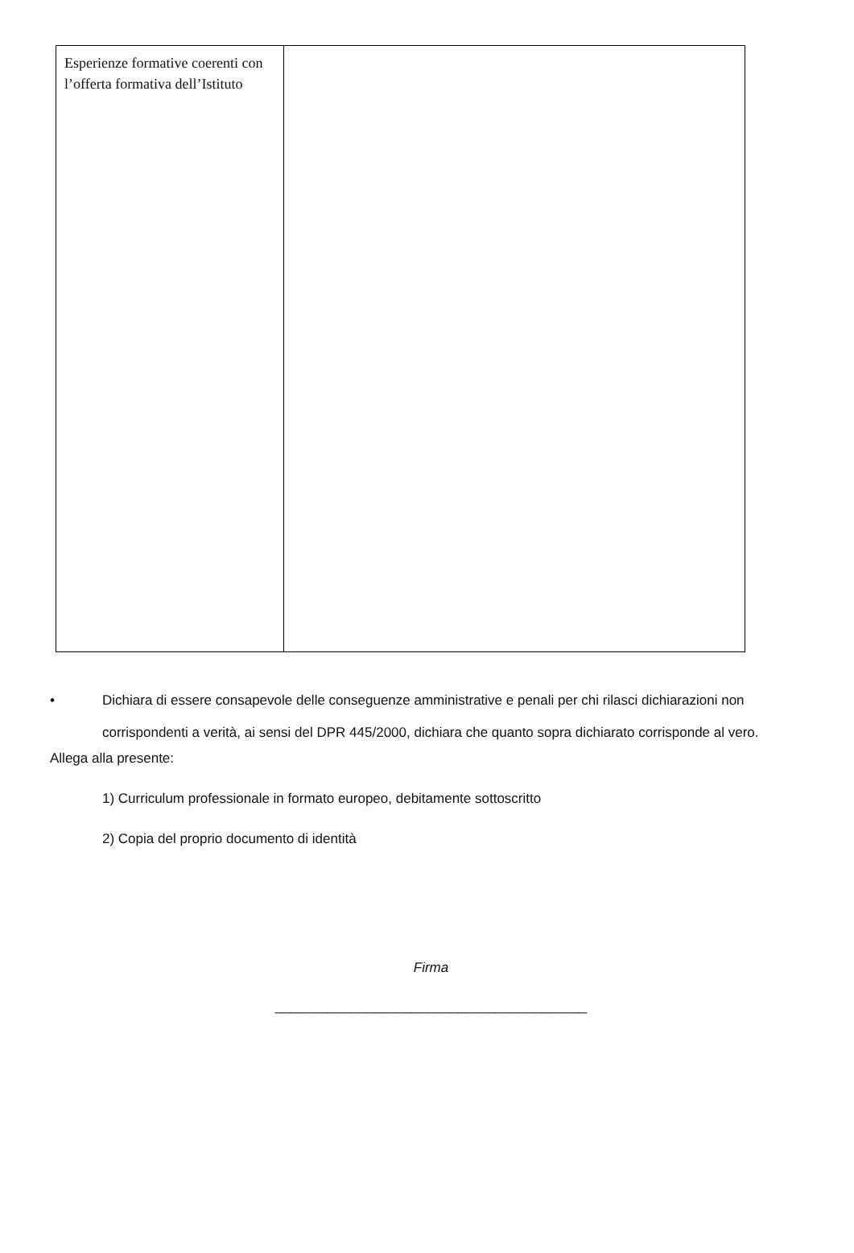| Esperienze formative coerenti con l’offerta formativa dell’Istituto | |
• Dichiara di essere consapevole delle conseguenze amministrative e penali per chi rilasci dichiarazioni non corrispondenti a verità, ai sensi del DPR 445/2000, dichiara che quanto sopra dichiarato corrisponde al vero.
Allega alla presente:
1) Curriculum professionale in formato europeo, debitamente sottoscritto
2) Copia del proprio documento di identità
Firma
_________________________________________